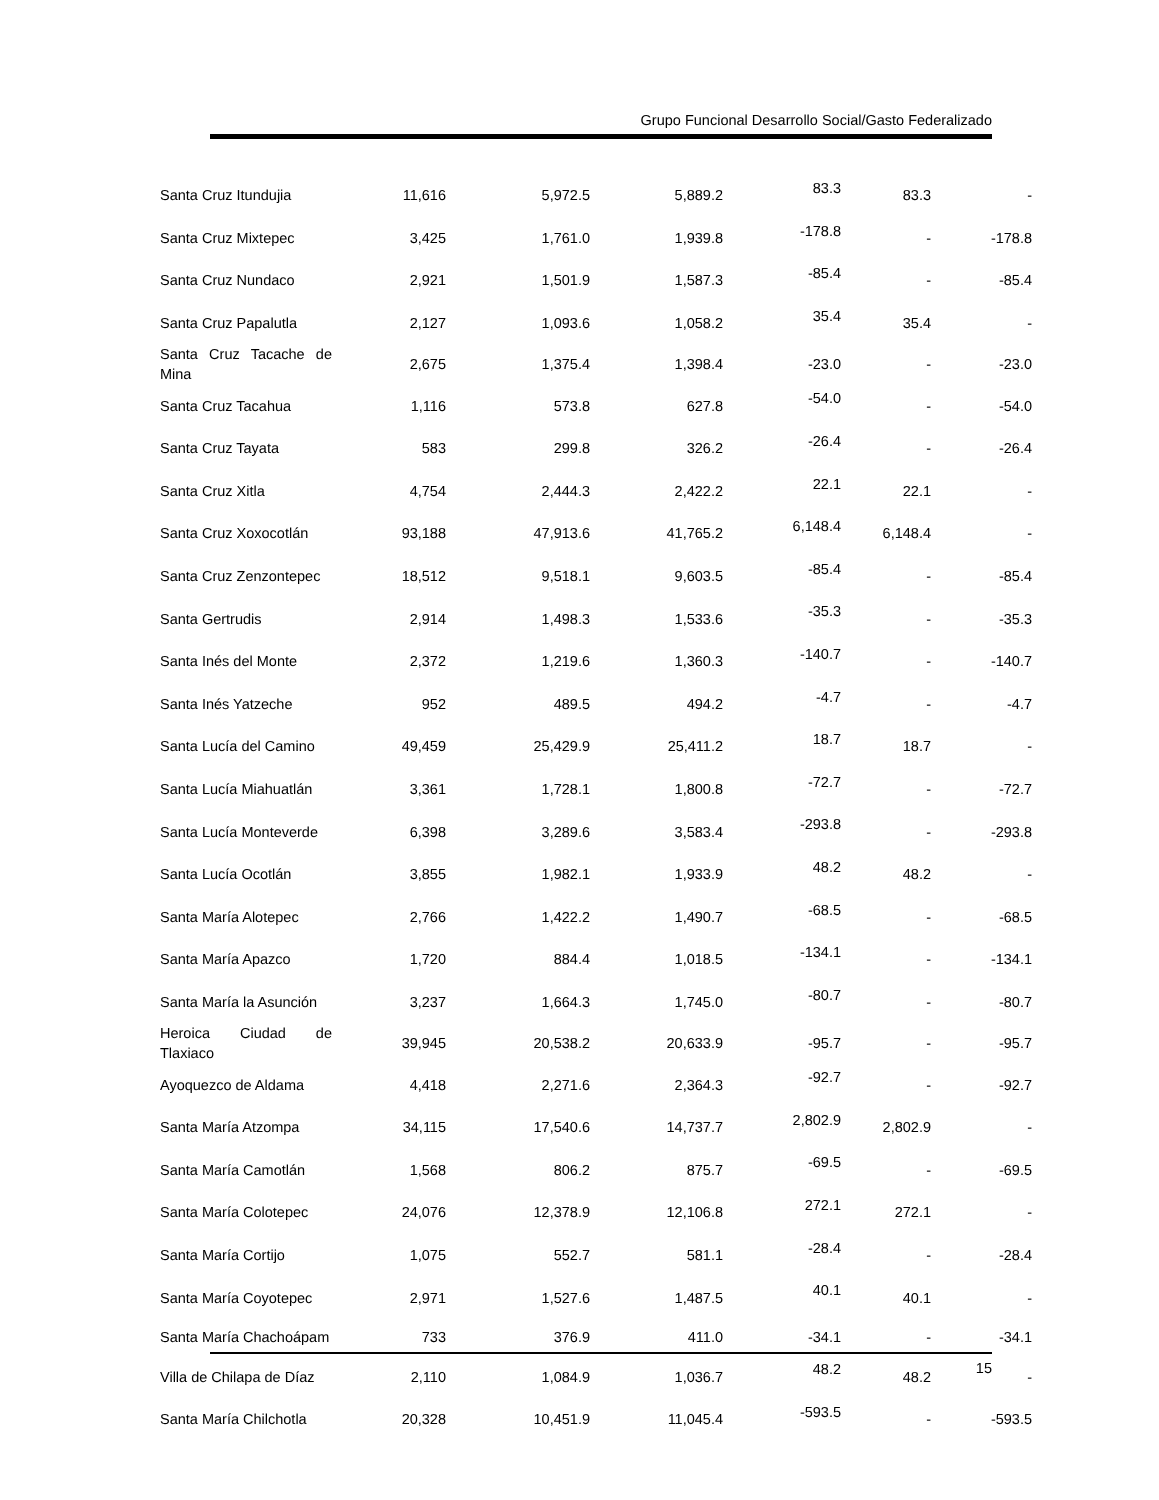Grupo Funcional Desarrollo Social/Gasto Federalizado
| Santa Cruz Itundujia | 11,616 | 5,972.5 | 5,889.2 | 83.3 | 83.3 | - |
| Santa Cruz Mixtepec | 3,425 | 1,761.0 | 1,939.8 | -178.8 | - | -178.8 |
| Santa Cruz Nundaco | 2,921 | 1,501.9 | 1,587.3 | -85.4 | - | -85.4 |
| Santa Cruz Papalutla | 2,127 | 1,093.6 | 1,058.2 | 35.4 | 35.4 | - |
| Santa Cruz Tacache de Mina | 2,675 | 1,375.4 | 1,398.4 | -23.0 | - | -23.0 |
| Santa Cruz Tacahua | 1,116 | 573.8 | 627.8 | -54.0 | - | -54.0 |
| Santa Cruz Tayata | 583 | 299.8 | 326.2 | -26.4 | - | -26.4 |
| Santa Cruz Xitla | 4,754 | 2,444.3 | 2,422.2 | 22.1 | 22.1 | - |
| Santa Cruz Xoxocotlán | 93,188 | 47,913.6 | 41,765.2 | 6,148.4 | 6,148.4 | - |
| Santa Cruz Zenzontepec | 18,512 | 9,518.1 | 9,603.5 | -85.4 | - | -85.4 |
| Santa Gertrudis | 2,914 | 1,498.3 | 1,533.6 | -35.3 | - | -35.3 |
| Santa Inés del Monte | 2,372 | 1,219.6 | 1,360.3 | -140.7 | - | -140.7 |
| Santa Inés Yatzeche | 952 | 489.5 | 494.2 | -4.7 | - | -4.7 |
| Santa Lucía del Camino | 49,459 | 25,429.9 | 25,411.2 | 18.7 | 18.7 | - |
| Santa Lucía Miahuatlán | 3,361 | 1,728.1 | 1,800.8 | -72.7 | - | -72.7 |
| Santa Lucía Monteverde | 6,398 | 3,289.6 | 3,583.4 | -293.8 | - | -293.8 |
| Santa Lucía Ocotlán | 3,855 | 1,982.1 | 1,933.9 | 48.2 | 48.2 | - |
| Santa María Alotepec | 2,766 | 1,422.2 | 1,490.7 | -68.5 | - | -68.5 |
| Santa María Apazco | 1,720 | 884.4 | 1,018.5 | -134.1 | - | -134.1 |
| Santa María la Asunción | 3,237 | 1,664.3 | 1,745.0 | -80.7 | - | -80.7 |
| Heroica Ciudad de Tlaxiaco | 39,945 | 20,538.2 | 20,633.9 | -95.7 | - | -95.7 |
| Ayoquezco de Aldama | 4,418 | 2,271.6 | 2,364.3 | -92.7 | - | -92.7 |
| Santa María Atzompa | 34,115 | 17,540.6 | 14,737.7 | 2,802.9 | 2,802.9 | - |
| Santa María Camotlán | 1,568 | 806.2 | 875.7 | -69.5 | - | -69.5 |
| Santa María Colotepec | 24,076 | 12,378.9 | 12,106.8 | 272.1 | 272.1 | - |
| Santa María Cortijo | 1,075 | 552.7 | 581.1 | -28.4 | - | -28.4 |
| Santa María Coyotepec | 2,971 | 1,527.6 | 1,487.5 | 40.1 | 40.1 | - |
| Santa María Chachoápam | 733 | 376.9 | 411.0 | -34.1 | - | -34.1 |
| Villa de Chilapa de Díaz | 2,110 | 1,084.9 | 1,036.7 | 48.2 | 48.2 | - |
| Santa María Chilchotla | 20,328 | 10,451.9 | 11,045.4 | -593.5 | - | -593.5 |
15